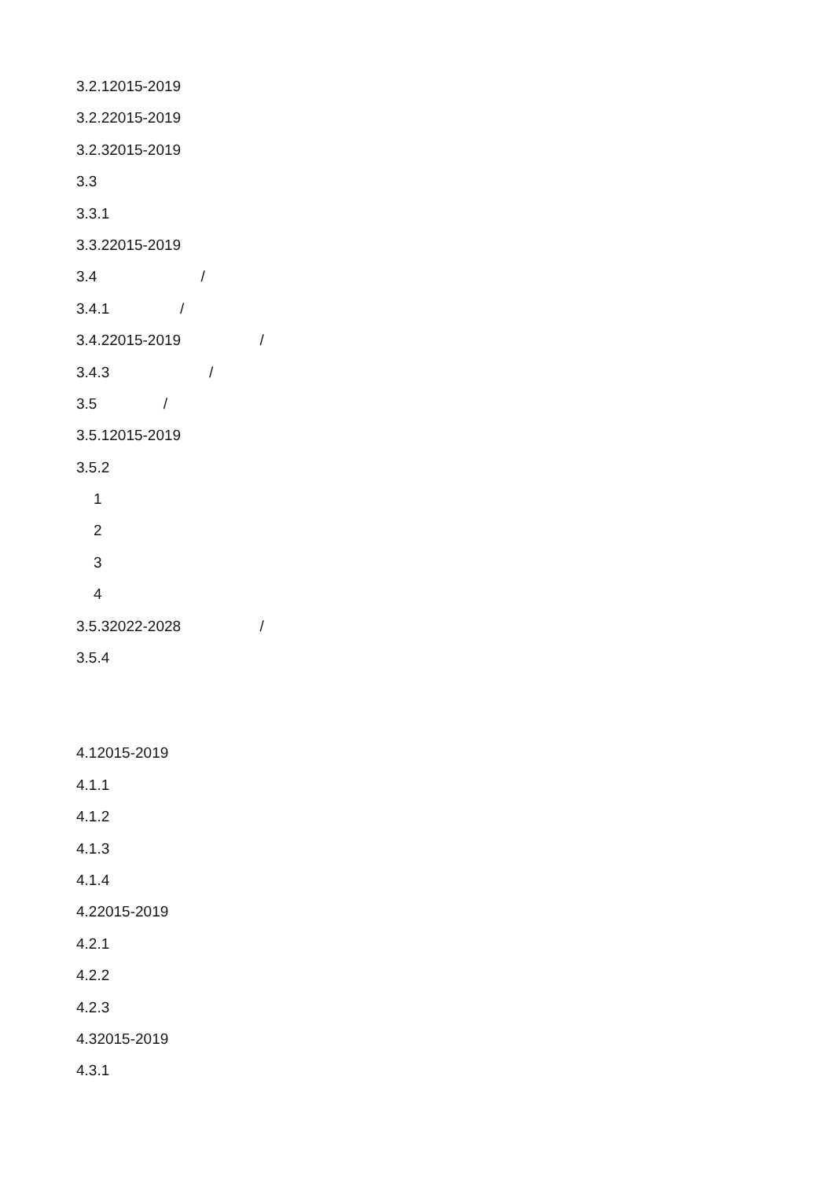3.2.12015-2019
3.2.22015-2019
3.2.32015-2019
3.3
3.3.1
3.3.22015-2019
3.4 /
3.4.1 /
3.4.22015-2019 /
3.4.3 /
3.5 /
3.5.12015-2019
3.5.2
1
2
3
4
3.5.32022-2028 /
3.5.4
4.12015-2019
4.1.1
4.1.2
4.1.3
4.1.4
4.22015-2019
4.2.1
4.2.2
4.2.3
4.32015-2019
4.3.1